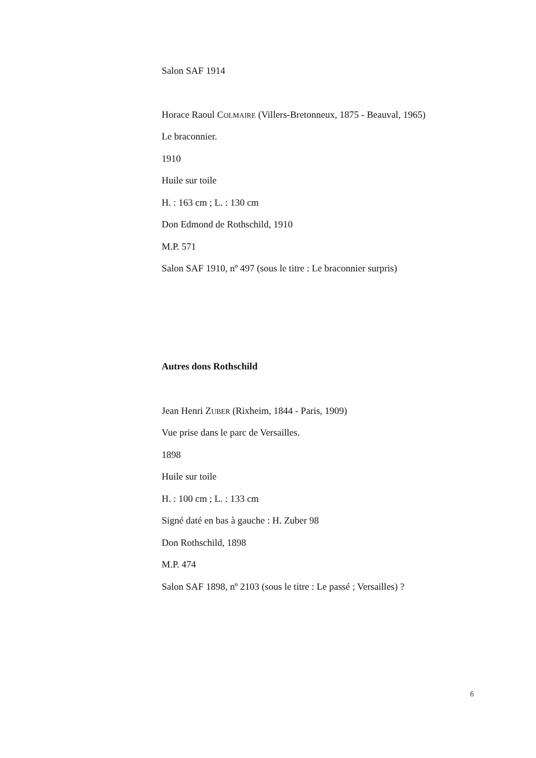Salon SAF 1914
Horace Raoul COLMAIRE (Villers-Bretonneux, 1875 - Beauval, 1965)
Le braconnier.
1910
Huile sur toile
H. : 163 cm ; L. : 130 cm
Don Edmond de Rothschild, 1910
M.P. 571
Salon SAF 1910, nº 497 (sous le titre : Le braconnier surpris)
Autres dons Rothschild
Jean Henri ZUBER (Rixheim, 1844 - Paris, 1909)
Vue prise dans le parc de Versailles.
1898
Huile sur toile
H. : 100 cm ; L. : 133 cm
Signé daté en bas à gauche : H. Zuber 98
Don Rothschild, 1898
M.P. 474
Salon SAF 1898, nº 2103 (sous le titre : Le passé ; Versailles) ?
6